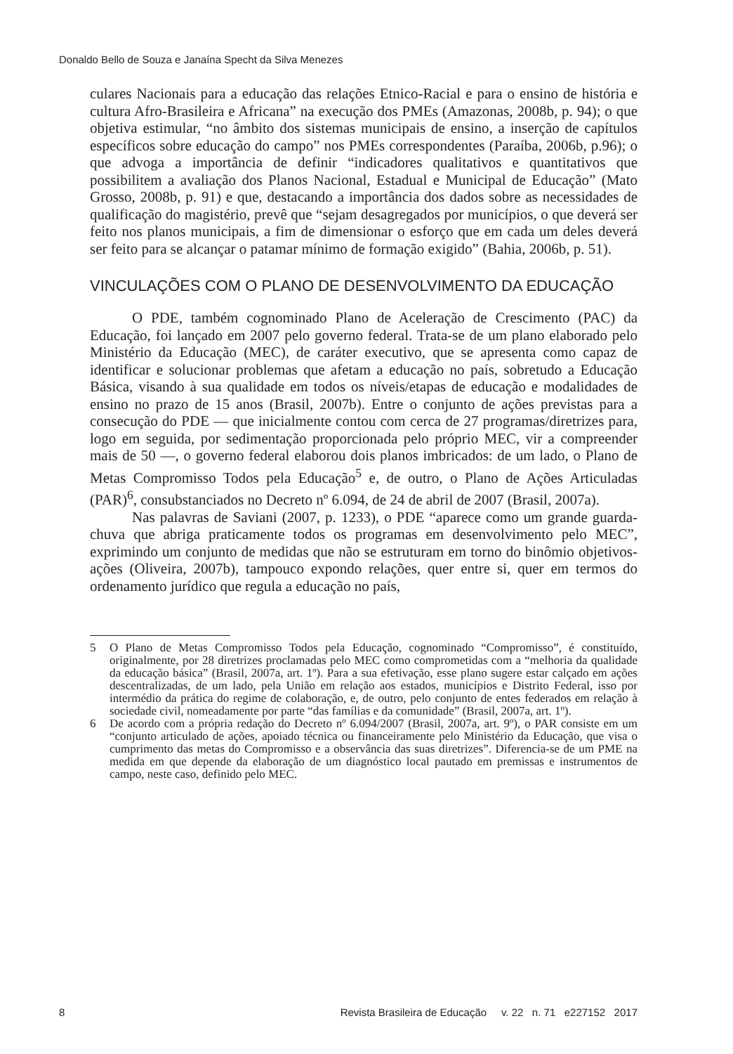Donaldo Bello de Souza e Janaína Specht da Silva Menezes
culares Nacionais para a educação das relações Etnico-Racial e para o ensino de história e cultura Afro-Brasileira e Africana” na execução dos PMEs (Amazonas, 2008b, p. 94); o que objetiva estimular, “no âmbito dos sistemas municipais de ensino, a inserção de capítulos específicos sobre educação do campo” nos PMEs correspondentes (Paraíba, 2006b, p.96); o que advoga a importância de definir “indicadores qualitativos e quantitativos que possibilitem a avaliação dos Planos Nacional, Estadual e Municipal de Educação” (Mato Grosso, 2008b, p. 91) e que, destacando a importância dos dados sobre as necessidades de qualificação do magistério, prevê que “sejam desagregados por municípios, o que deverá ser feito nos planos municipais, a fim de dimensionar o esforço que em cada um deles deverá ser feito para se alcançar o patamar mínimo de formação exigido” (Bahia, 2006b, p. 51).
VINCULAÇÕES COM O PLANO DE DESENVOLVIMENTO DA EDUCAÇÃO
O PDE, também cognominado Plano de Aceleração de Crescimento (PAC) da Educação, foi lançado em 2007 pelo governo federal. Trata-se de um plano elaborado pelo Ministério da Educação (MEC), de caráter executivo, que se apresenta como capaz de identificar e solucionar problemas que afetam a educação no país, sobretudo a Educação Básica, visando à sua qualidade em todos os níveis/etapas de educação e modalidades de ensino no prazo de 15 anos (Brasil, 2007b). Entre o conjunto de ações previstas para a consecução do PDE — que inicialmente contou com cerca de 27 programas/diretrizes para, logo em seguida, por sedimentação proporcionada pelo próprio MEC, vir a compreender mais de 50 —, o governo federal elaborou dois planos imbricados: de um lado, o Plano de Metas Compromisso Todos pela Educação<sup>5</sup> e, de outro, o Plano de Ações Articuladas (PAR)<sup>6</sup>, consubstanciados no Decreto nº 6.094, de 24 de abril de 2007 (Brasil, 2007a).
Nas palavras de Saviani (2007, p. 1233), o PDE “aparece como um grande guarda-chuva que abriga praticamente todos os programas em desenvolvimento pelo MEC”, exprimindo um conjunto de medidas que não se estruturam em torno do binômio objetivos-ações (Oliveira, 2007b), tampouco expondo relações, quer entre si, quer em termos do ordenamento jurídico que regula a educação no país,
5 O Plano de Metas Compromisso Todos pela Educação, cognominado “Compromisso”, é constituído, originalmente, por 28 diretrizes proclamadas pelo MEC como comprometidas com a “melhoria da qualidade da educação básica” (Brasil, 2007a, art. 1º). Para a sua efetivação, esse plano sugere estar calçado em ações descentralizadas, de um lado, pela União em relação aos estados, municípios e Distrito Federal, isso por intermédio da prática do regime de colaboração, e, de outro, pelo conjunto de entes federados em relação à sociedade civil, nomeadamente por parte “das famílias e da comunidade” (Brasil, 2007a, art. 1º).
6 De acordo com a própria redação do Decreto nº 6.094/2007 (Brasil, 2007a, art. 9º), o PAR consiste em um “conjunto articulado de ações, apoiado técnica ou financeiramente pelo Ministério da Educação, que visa o cumprimento das metas do Compromisso e a observância das suas diretrizes”. Diferencia-se de um PME na medida em que depende da elaboração de um diagnóstico local pautado em premissas e instrumentos de campo, neste caso, definido pelo MEC.
8 Revista Brasileira de Educação v. 22 n. 71 e227152 2017